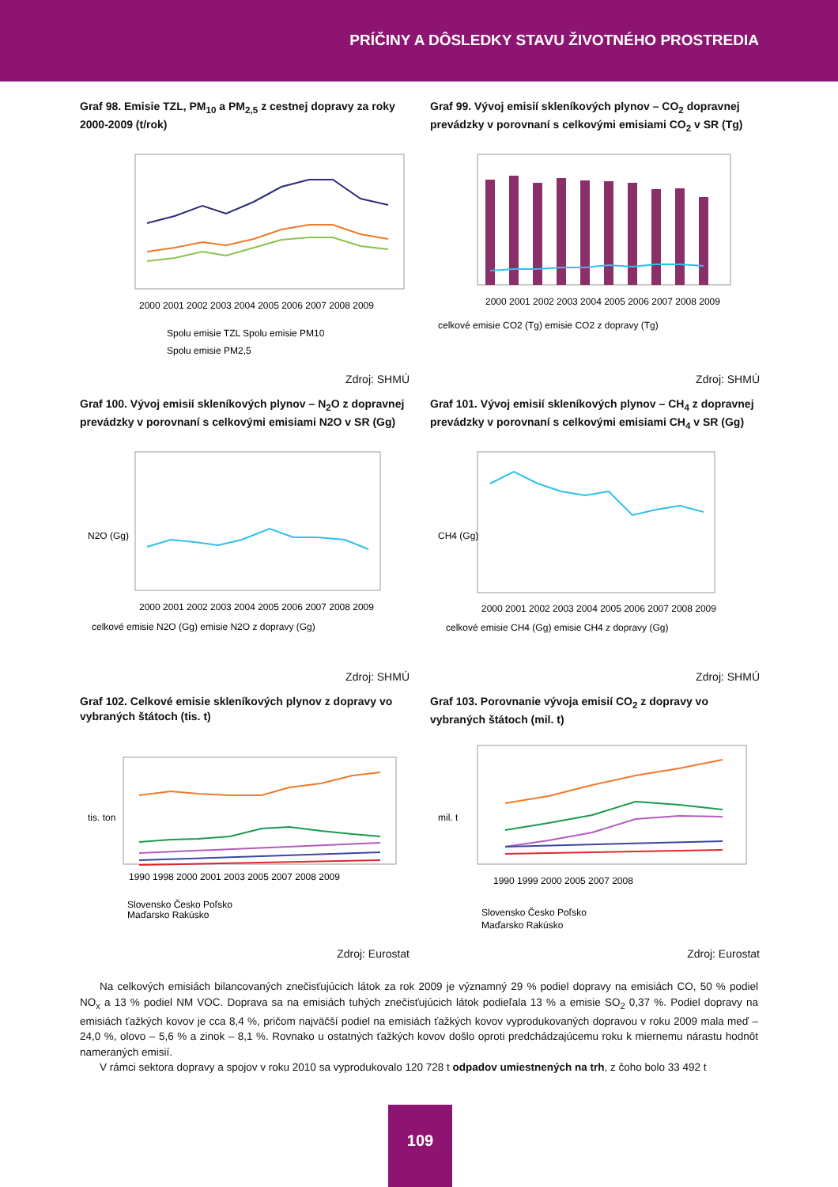PRÍČINY A DÔSLEDKY STAVU ŽIVOTNÉHO PROSTREDIA
Graf 98. Emisie TZL, PM<sub>10</sub> a PM<sub>2,5</sub> z cestnej dopravy za roky 2000-2009 (t/rok)
2000 2001 2002 2003 2004 2005 2006 2007 2008 2009
Spolu emisie TZL Spolu emisie PM10
Spolu emisie PM2,5
Zdroj: SHMÚ
Graf 99. Vývoj emisií skleníkových plynov – CO<sub>2</sub> dopravnej prevádzky v porovnaní s celkovými emisiami CO<sub>2</sub> v SR (Tg)
2000 2001 2002 2003 2004 2005 2006 2007 2008 2009
celkové emisie CO2 (Tg) emisie CO2 z dopravy (Tg)
Zdroj: SHMÚ
Graf 100. Vývoj emisií skleníkových plynov – N<sub>2</sub>O z dopravnej prevádzky v porovnaní s celkovými emisiami N2O v SR (Gg)
N2O (Gg)
2000 2001 2002 2003 2004 2005 2006 2007 2008 2009
celkové emisie N2O (Gg) emisie N2O z dopravy (Gg)
Zdroj: SHMÚ
Graf 101. Vývoj emisií skleníkových plynov – CH<sub>4</sub> z dopravnej prevádzky v porovnaní s celkovými emisiami CH<sub>4</sub> v SR (Gg)
CH4 (Gg)
2000 2001 2002 2003 2004 2005 2006 2007 2008 2009
celkové emisie CH4 (Gg) emisie CH4 z dopravy (Gg)
Zdroj: SHMÚ
Graf 102. Celkové emisie skleníkových plynov z dopravy vo vybraných štátoch (tis. t)
tis. ton
1990 1998 2000 2001 2003 2005 2007 2008 2009
Slovensko Česko Poľsko
Maďarsko Rakúsko
Zdroj: Eurostat
Graf 103. Porovnanie vývoja emisií CO<sub>2</sub> z dopravy vo vybraných štátoch (mil. t)
mil. t
1990 1999 2000 2005 2007 2008
Slovensko Česko Poľsko
Maďarsko Rakúsko
Zdroj: Eurostat
Na celkových emisiách bilancovaných znečisťujúcich látok za rok 2009 je významný 29 % podiel dopravy na emisiách CO, 50 % podiel NO<sub>x</sub> a 13 % podiel NM VOC. Doprava sa na emisiách tuhých znečisťujúcich látok podieľala 13 % a emisie SO<sub>2</sub> 0,37 %. Podiel dopravy na emisiách ťažkých kovov je cca 8,4 %, pričom najväčší podiel na emisiách ťažkých kovov vyprodukovaných dopravou v roku 2009 mala meď – 24,0 %, olovo – 5,6 % a zinok – 8,1 %. Rovnako u ostatných ťažkých kovov došlo oproti predchádzajúcemu roku k miernemu nárastu hodnôt nameraných emisií.
V rámci sektora dopravy a spojov v roku 2010 sa vyprodukovalo 120 728 t odpadov umiestnených na trh, z čoho bolo 33 492 t
109